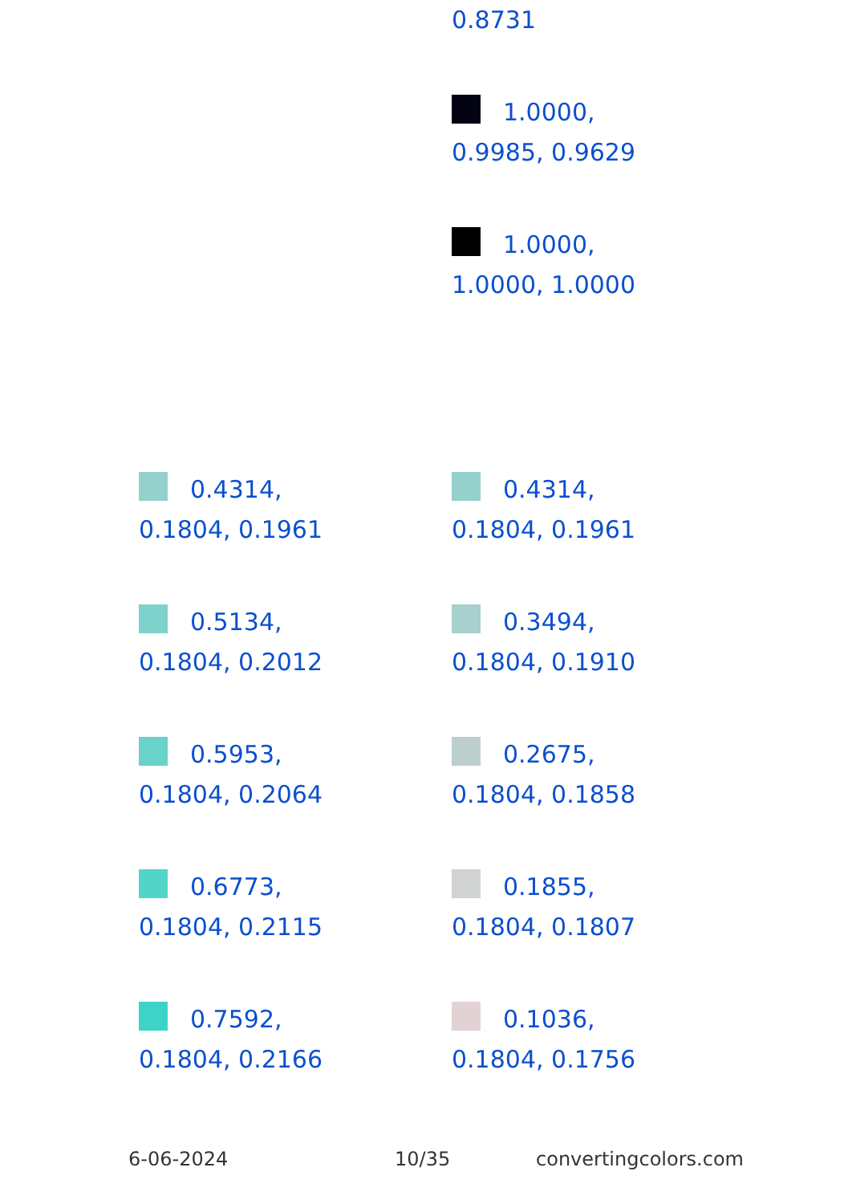0.8731
1.0000, 0.9985, 0.9629
1.0000, 1.0000, 1.0000
0.4314, 0.1804, 0.1961
0.4314, 0.1804, 0.1961
0.5134, 0.1804, 0.2012
0.3494, 0.1804, 0.1910
0.5953, 0.1804, 0.2064
0.2675, 0.1804, 0.1858
0.6773, 0.1804, 0.2115
0.1855, 0.1804, 0.1807
0.7592, 0.1804, 0.2166
0.1036, 0.1804, 0.1756
6-06-2024 10/35 convertingcolors.com